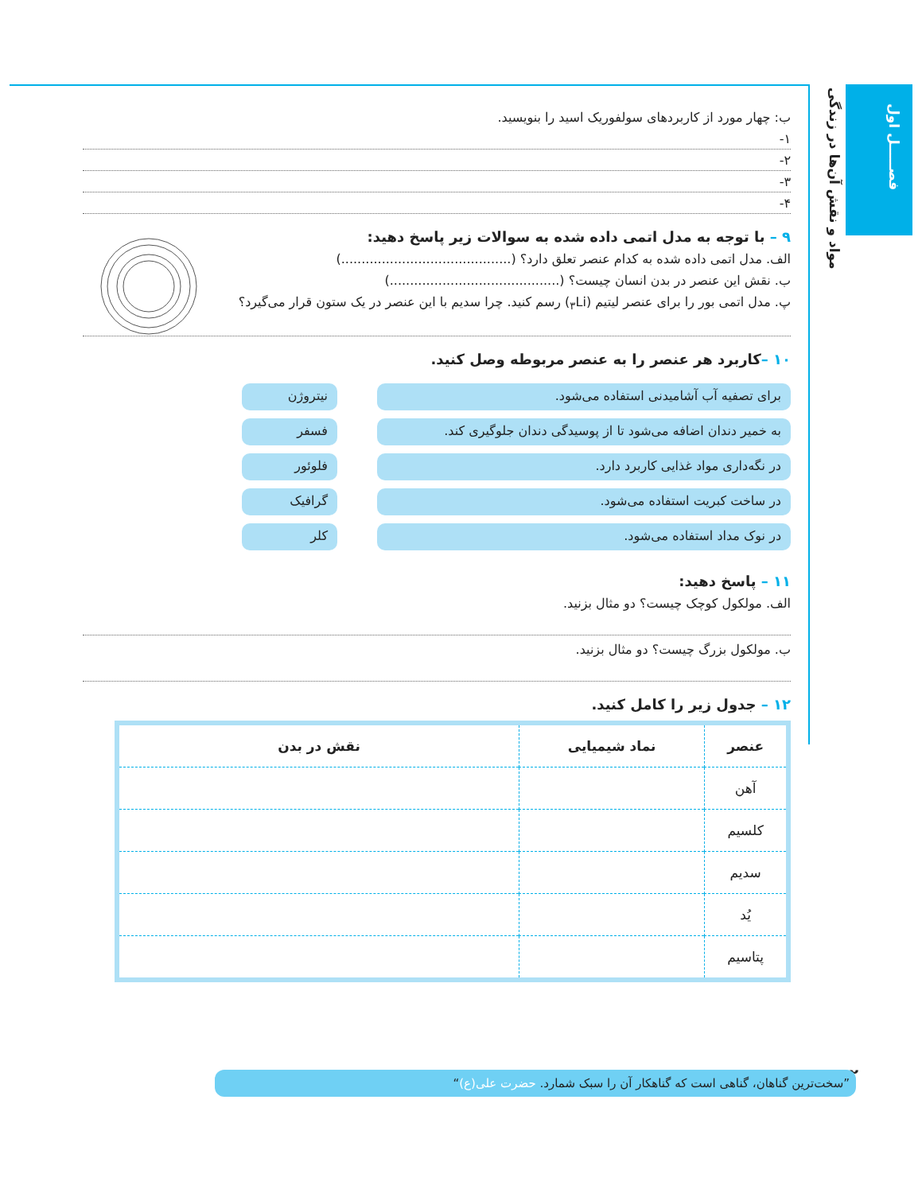فصـــــل اول
مواد و نقش آن‌ها در زندگی
ب: چهار مورد از کاربردهای سولفوریک اسید را بنویسید.
۱-
۲-
۳-
۴-
۹ – با توجه به مدل اتمی داده شده به سوالات زیر پاسخ دهید:
الف. مدل اتمی داده شده به کدام عنصر تعلق دارد؟ (..........................................)
ب. نقش این عنصر در بدن انسان چیست؟ (..........................................)
پ. مدل اتمی بور را برای عنصر لیتیم (<sub>۳</sub>Li) رسم کنید. چرا سدیم با این عنصر در یک ستون قرار می‌گیرد؟
۱۰ –کاربرد هر عنصر را به عنصر مربوطه وصل کنید.
برای تصفیه آب آشامیدنی استفاده می‌شود.
به خمیر دندان اضافه می‌شود تا از پوسیدگی دندان جلوگیری کند.
در نگه‌داری مواد غذایی کاربرد دارد.
در ساخت کبریت استفاده می‌شود.
در نوک مداد استفاده می‌شود.
نیتروژن
فسفر
فلوئور
گرافیک
کلر
۱۱ – پاسخ دهید:
الف. مولکول کوچک چیست؟ دو مثال بزنید.
ب. مولکول بزرگ چیست؟ دو مثال بزنید.
۱۲ – جدول زیر را کامل کنید.
| عنصر | نماد شیمیایی | نقش در بدن |
| --- | --- | --- |
| آهن | | |
| کلسیم | | |
| سدیم | | |
| یُد | | |
| پتاسیم | | |
۱۲ ”سخت‌ترین گناهان، گناهی است که گناهکار آن را سبک شمارد. حضرت علی(ع)“